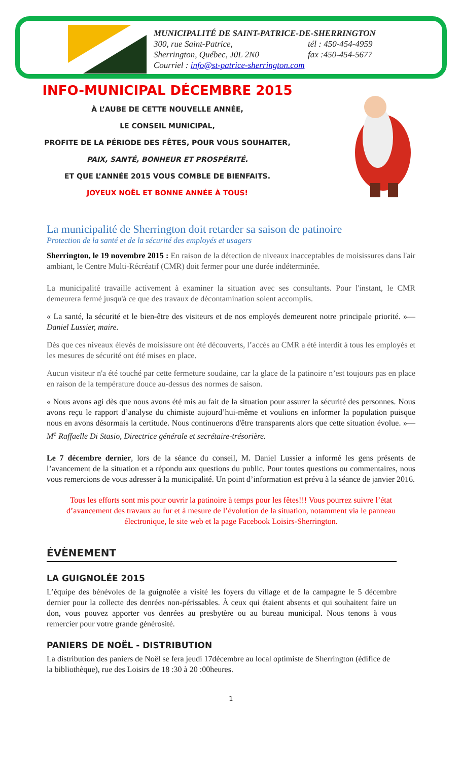MUNICIPALITÉ DE SAINT-PATRICE-DE-SHERRINGTON
300, rue Saint-Patrice, tél : 450-454-4959
Sherrington, Québec, J0L 2N0 fax :450-454-5677
Courriel : info@st-patrice-sherrington.com
INFO-MUNICIPAL DÉCEMBRE 2015
À L’AUBE DE CETTE NOUVELLE ANNÉE,
LE CONSEIL MUNICIPAL,
PROFITE DE LA PÉRIODE DES FÊTES, POUR VOUS SOUHAITER,
PAIX, SANTÉ, BONHEUR ET PROSPÉRITÉ.
ET QUE L’ANNÉE 2015 VOUS COMBLE DE BIENFAITS.
JOYEUX NOËL ET BONNE ANNÉE À TOUS!
La municipalité de Sherrington doit retarder sa saison de patinoire
Protection de la santé et de la sécurité des employés et usagers
Sherrington, le 19 novembre 2015 : En raison de la détection de niveaux inacceptables de moisissures dans l'air ambiant, le Centre Multi-Récréatif (CMR) doit fermer pour une durée indéterminée.
La municipalité travaille activement à examiner la situation avec ses consultants. Pour l'instant, le CMR demeurera fermé jusqu'à ce que des travaux de décontamination soient accomplis.
« La santé, la sécurité et le bien-être des visiteurs et de nos employés demeurent notre principale priorité. »— Daniel Lussier, maire.
Dès que ces niveaux élevés de moisissure ont été découverts, l’accès au CMR a été interdit à tous les employés et les mesures de sécurité ont été mises en place.
Aucun visiteur n'a été touché par cette fermeture soudaine, car la glace de la patinoire n’est toujours pas en place en raison de la température douce au-dessus des normes de saison.
« Nous avons agi dès que nous avons été mis au fait de la situation pour assurer la sécurité des personnes. Nous avons reçu le rapport d’analyse du chimiste aujourd’hui-même et voulions en informer la population puisque nous en avons désormais la certitude. Nous continuerons d'être transparents alors que cette situation évolue. »— M<sup>e</sup> Raffaelle Di Stasio, Directrice générale et secrétaire-trésorière.
Le 7 décembre dernier, lors de la séance du conseil, M. Daniel Lussier a informé les gens présents de l’avancement de la situation et a répondu aux questions du public. Pour toutes questions ou commentaires, nous vous remercions de vous adresser à la municipalité. Un point d’information est prévu à la séance de janvier 2016.
Tous les efforts sont mis pour ouvrir la patinoire à temps pour les fêtes!!! Vous pourrez suivre l’état d’avancement des travaux au fur et à mesure de l’évolution de la situation, notamment via le panneau électronique, le site web et la page Facebook Loisirs-Sherrington.
ÉVÈNEMENT
LA GUIGNOLÉE 2015
L’équipe des bénévoles de la guignolée a visité les foyers du village et de la campagne le 5 décembre dernier pour la collecte des denrées non-périssables. À ceux qui étaient absents et qui souhaitent faire un don, vous pouvez apporter vos denrées au presbytère ou au bureau municipal. Nous tenons à vous remercier pour votre grande générosité.
PANIERS DE NOËL - DISTRIBUTION
La distribution des paniers de Noël se fera jeudi 17décembre au local optimiste de Sherrington (édifice de la bibliothèque), rue des Loisirs de 18 :30 à 20 :00heures.
1